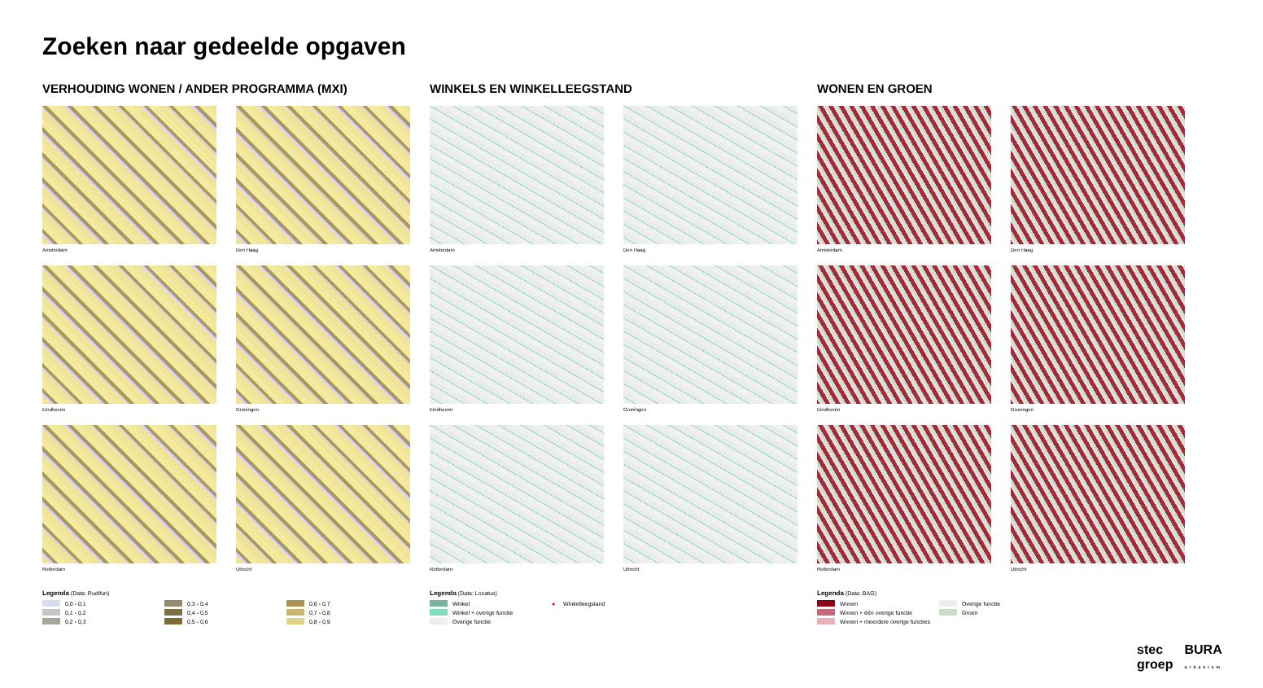Zoeken naar gedeelde opgaven
VERHOUDING WONEN / ANDER PROGRAMMA (MXI)
Amsterdam
Den Haag
Eindhoven
Groningen
Rotterdam
Utrecht
Legenda (Data: Rudifun)
0,0 - 0,1
0,3 - 0,4
0,6 - 0,7
0,1 - 0,2
0,4 - 0,5
0,7 - 0,8
0,2 - 0,3
0,5 - 0,6
0,8 - 0,9
WINKELS EN WINKELLEEGSTAND
Amsterdam
Den Haag
Eindhoven
Groningen
Rotterdam
Utrecht
Legenda (Data: Locatus)
Winkel
● Winkelleegstand
Winkel + overige functie
Overige functie
WONEN EN GROEN
Amsterdam
Den Haag
Eindhoven
Groningen
Rotterdam
Utrecht
Legenda (Data: BAG)
Wonen
Overige functie
Wonen + één overige functie
Groen
Wonen + meerdere overige functies
stec
groep
BURA
urbanism